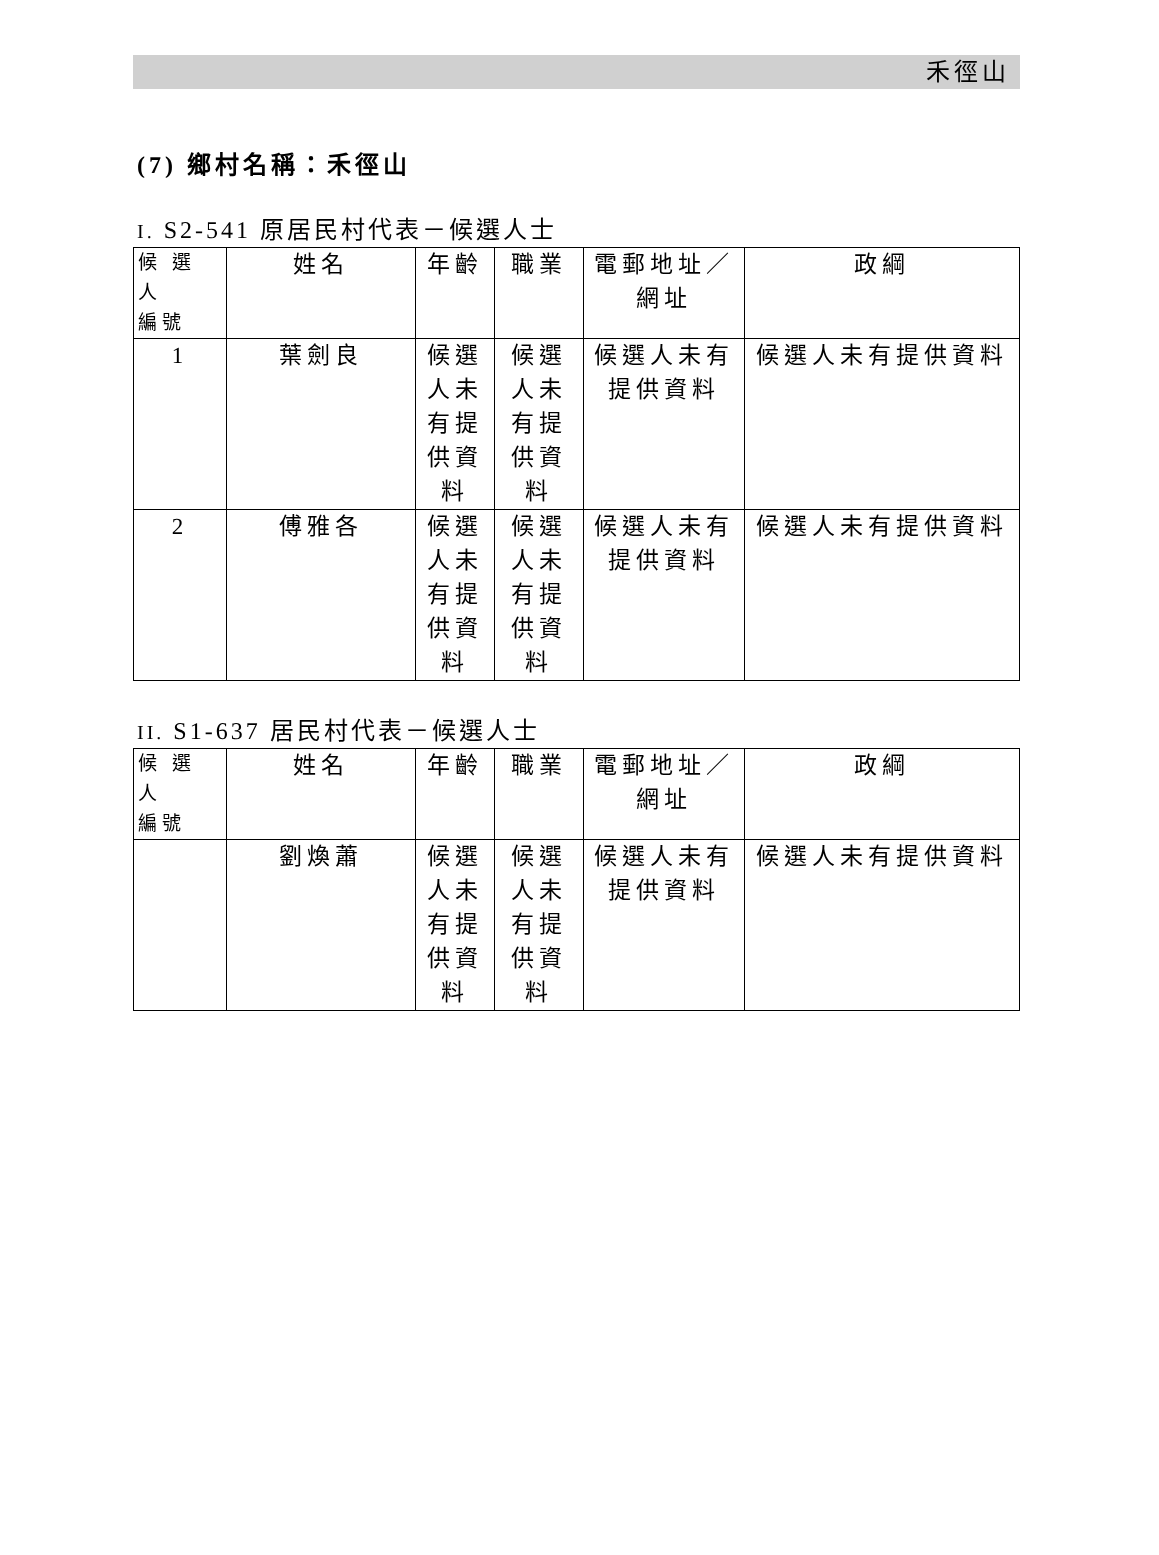禾徑山
(7) 鄉村名稱：禾徑山
I. S2-541 原居民村代表－候選人士
| 候 選 人 編號 | 姓名 | 年齡 | 職業 | 電郵地址／ 網址 | 政綱 |
| --- | --- | --- | --- | --- | --- |
| 1 | 葉劍良 | 候選人未有提供資料 | 候選人未有提供資料 | 候選人未有提供資料 | 候選人未有提供資料 |
| 2 | 傅雅各 | 候選人未有提供資料 | 候選人未有提供資料 | 候選人未有提供資料 | 候選人未有提供資料 |
II. S1-637 居民村代表－候選人士
| 候 選 人 編號 | 姓名 | 年齡 | 職業 | 電郵地址／ 網址 | 政綱 |
| --- | --- | --- | --- | --- | --- |
| | 劉煥蕭 | 候選人未有提供資料 | 候選人未有提供資料 | 候選人未有提供資料 | 候選人未有提供資料 |